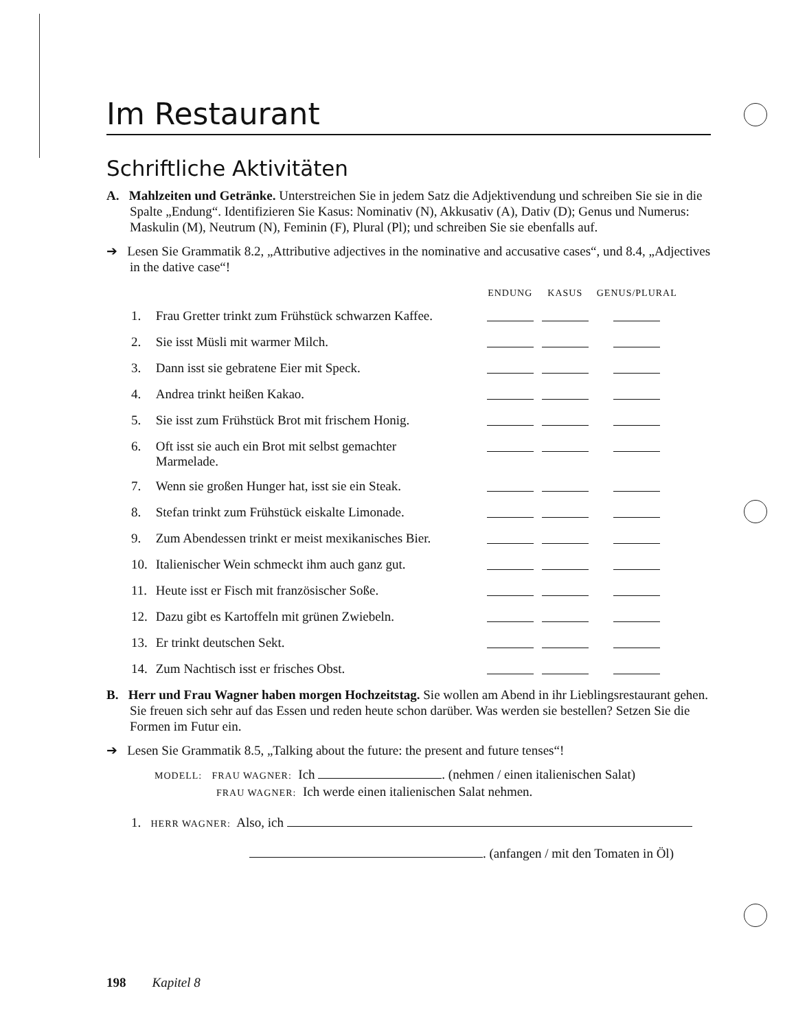Im Restaurant
Schriftliche Aktivitäten
A. Mahlzeiten und Getränke. Unterstreichen Sie in jedem Satz die Adjektivendung und schreiben Sie sie in die Spalte „Endung“. Identifizieren Sie Kasus: Nominativ (N), Akkusativ (A), Dativ (D); Genus und Numerus: Maskulin (M), Neutrum (N), Feminin (F), Plural (Pl); und schreiben Sie sie ebenfalls auf.
➔ Lesen Sie Grammatik 8.2, „Attributive adjectives in the nominative and accusative cases“, und 8.4, „Adjectives in the dative case“!
| | | ENDUNG | KASUS | GENUS/PLURAL |
| --- | --- | --- | --- | --- |
| 1. | Frau Gretter trinkt zum Frühstück schwarzen Kaffee. | | | |
| 2. | Sie isst Müsli mit warmer Milch. | | | |
| 3. | Dann isst sie gebratene Eier mit Speck. | | | |
| 4. | Andrea trinkt heißen Kakao. | | | |
| 5. | Sie isst zum Frühstück Brot mit frischem Honig. | | | |
| 6. | Oft isst sie auch ein Brot mit selbst gemachter Marmelade. | | | |
| 7. | Wenn sie großen Hunger hat, isst sie ein Steak. | | | |
| 8. | Stefan trinkt zum Frühstück eiskalte Limonade. | | | |
| 9. | Zum Abendessen trinkt er meist mexikanisches Bier. | | | |
| 10. | Italienischer Wein schmeckt ihm auch ganz gut. | | | |
| 11. | Heute isst er Fisch mit französischer Soße. | | | |
| 12. | Dazu gibt es Kartoffeln mit grünen Zwiebeln. | | | |
| 13. | Er trinkt deutschen Sekt. | | | |
| 14. | Zum Nachtisch isst er frisches Obst. | | | |
B. Herr und Frau Wagner haben morgen Hochzeitstag. Sie wollen am Abend in ihr Lieblingsrestaurant gehen. Sie freuen sich sehr auf das Essen und reden heute schon darüber. Was werden sie bestellen? Setzen Sie die Formen im Futur ein.
➔ Lesen Sie Grammatik 8.5, „Talking about the future: the present and future tenses“!
MODELL: FRAU WAGNER: Ich . (nehmen / einen italienischen Salat)
FRAU WAGNER: Ich werde einen italienischen Salat nehmen.
1. HERR WAGNER: Also, ich
. (anfangen / mit den Tomaten in Öl)
198 Kapitel 8